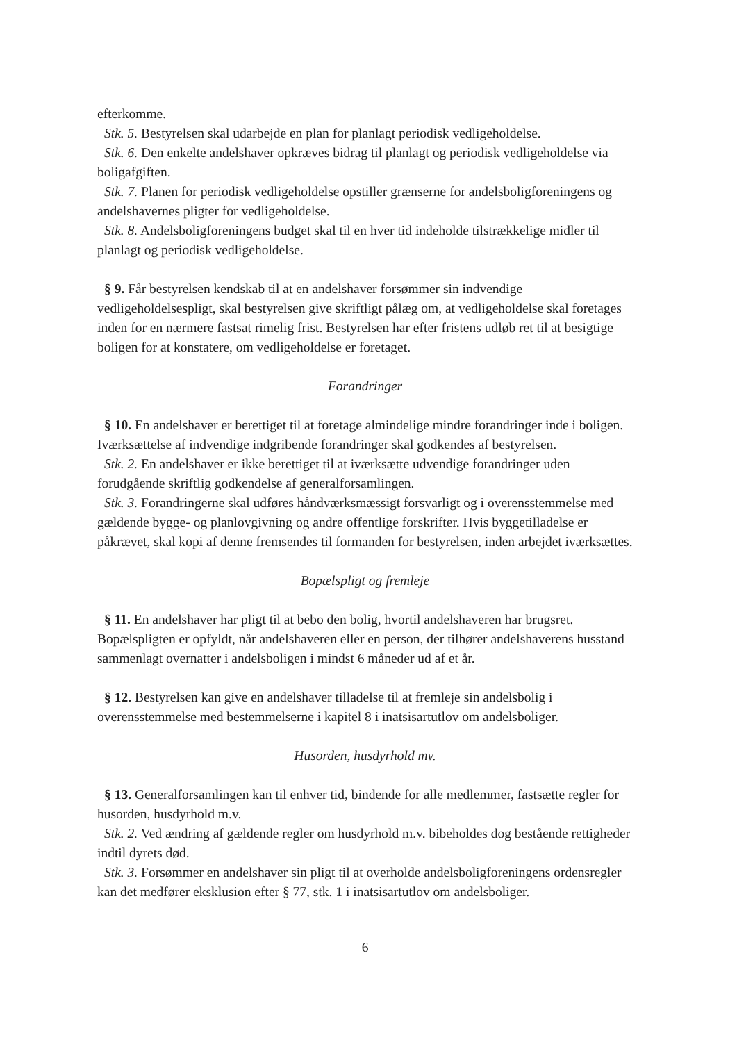efterkomme.
Stk. 5. Bestyrelsen skal udarbejde en plan for planlagt periodisk vedligeholdelse.
Stk. 6. Den enkelte andelshaver opkræves bidrag til planlagt og periodisk vedligeholdelse via boligafgiften.
Stk. 7. Planen for periodisk vedligeholdelse opstiller grænserne for andelsboligforeningens og andelshavernes pligter for vedligeholdelse.
Stk. 8. Andelsboligforeningens budget skal til en hver tid indeholde tilstrækkelige midler til planlagt og periodisk vedligeholdelse.
§ 9. Får bestyrelsen kendskab til at en andelshaver forsømmer sin indvendige vedligeholdelsespligt, skal bestyrelsen give skriftligt pålæg om, at vedligeholdelse skal foretages inden for en nærmere fastsat rimelig frist. Bestyrelsen har efter fristens udløb ret til at besigtige boligen for at konstatere, om vedligeholdelse er foretaget.
Forandringer
§ 10. En andelshaver er berettiget til at foretage almindelige mindre forandringer inde i boligen. Iværksættelse af indvendige indgribende forandringer skal godkendes af bestyrelsen.
Stk. 2. En andelshaver er ikke berettiget til at iværksætte udvendige forandringer uden forudgående skriftlig godkendelse af generalforsamlingen.
Stk. 3. Forandringerne skal udføres håndværksmæssigt forsvarligt og i overensstemmelse med gældende bygge- og planlovgivning og andre offentlige forskrifter. Hvis byggetilladelse er påkrævet, skal kopi af denne fremsendes til formanden for bestyrelsen, inden arbejdet iværksættes.
Bopælspligt og fremleje
§ 11. En andelshaver har pligt til at bebo den bolig, hvortil andelshaveren har brugsret. Bopælspligten er opfyldt, når andelshaveren eller en person, der tilhører andelshaverens husstand sammenlagt overnatter i andelsboligen i mindst 6 måneder ud af et år.
§ 12. Bestyrelsen kan give en andelshaver tilladelse til at fremleje sin andelsbolig i overensstemmelse med bestemmelserne i kapitel 8 i inatsisartutlov om andelsboliger.
Husorden, husdyrhold mv.
§ 13. Generalforsamlingen kan til enhver tid, bindende for alle medlemmer, fastsætte regler for husorden, husdyrhold m.v.
Stk. 2. Ved ændring af gældende regler om husdyrhold m.v. bibeholdes dog bestående rettigheder indtil dyrets død.
Stk. 3. Forsømmer en andelshaver sin pligt til at overholde andelsboligforeningens ordensregler kan det medfører eksklusion efter § 77, stk. 1 i inatsisartutlov om andelsboliger.
6